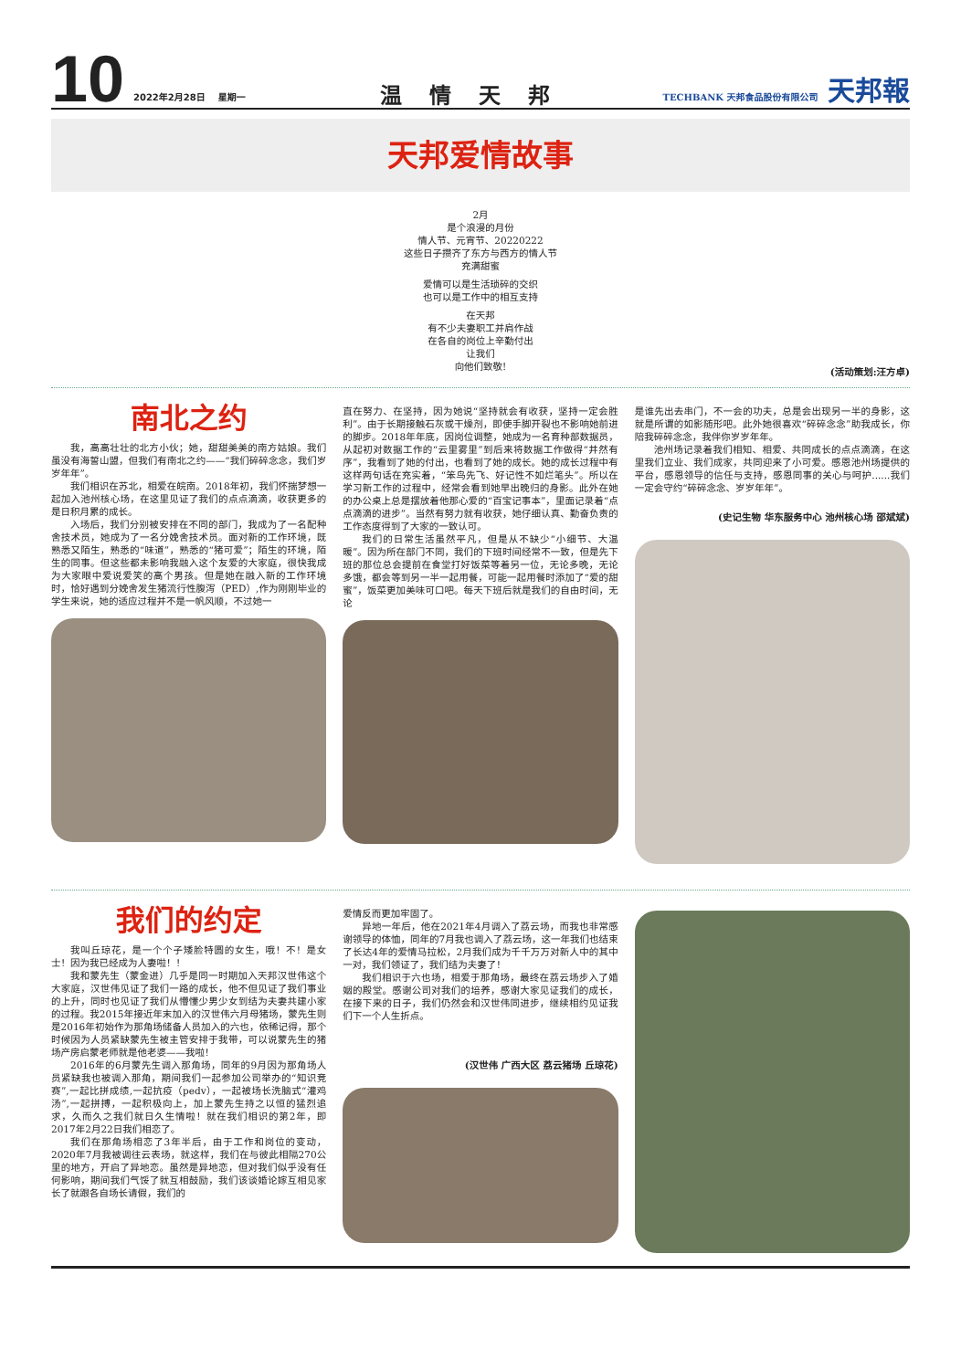10
2022年2月28日 星期一
温情天邦
TECHBANK 天邦食品股份有限公司 天邦報
天邦爱情故事
2月
是个浪漫的月份
情人节、元宵节、20220222
这些日子攒齐了东方与西方的情人节
充满甜蜜
爱情可以是生活琐碎的交织
也可以是工作中的相互支持
在天邦
有不少夫妻职工并肩作战
在各自的岗位上辛勤付出
让我们
向他们致敬!
(活动策划:汪方卓)
南北之约
我，高高壮壮的北方小伙；她，甜甜美美的南方姑娘。我们虽没有海誓山盟，但我们有南北之约——“我们碎碎念念，我们岁岁年年”。
我们相识在苏北，相爱在皖南。2018年初，我们怀揣梦想一起加入池州核心场，在这里见证了我们的点点滴滴，收获更多的是日积月累的成长。
入场后，我们分别被安排在不同的部门，我成为了一名配种舍技术员，她成为了一名分娩舍技术员。面对新的工作环境，既熟悉又陌生，熟悉的“味道”，熟悉的“猪可爱”；陌生的环境，陌生的同事。但这些都未影响我融入这个友爱的大家庭，很快我成为大家眼中爱说爱笑的高个男孩。但是她在融入新的工作环境时，恰好遇到分娩舍发生猪流行性腹泻（PED）,作为刚刚毕业的学生来说，她的适应过程并不是一帆风顺，不过她一
直在努力、在坚持，因为她说“坚持就会有收获，坚持一定会胜利”。由于长期接触石灰或干燥剂，即使手脚开裂也不影响她前进的脚步。2018年年底，因岗位调整，她成为一名育种部数据员，从起初对数据工作的“云里雾里”到后来将数据工作做得“井然有序”，我看到了她的付出，也看到了她的成长。她的成长过程中有这样两句话在充实着，“笨鸟先飞、好记性不如烂笔头”。所以在学习新工作的过程中，经常会看到她早出晚归的身影。此外在她的办公桌上总是摆放着他那心爱的“百宝记事本”，里面记录着“点点滴滴的进步”。当然有努力就有收获，她仔细认真、勤奋负责的工作态度得到了大家的一致认可。
我们的日常生活虽然平凡，但是从不缺少“小细节、大温暖”。因为所在部门不同，我们的下班时间经常不一致，但是先下班的那位总会提前在食堂打好饭菜等着另一位，无论多晚，无论多饿，都会等到另一半一起用餐，可能一起用餐时添加了“爱的甜蜜”，饭菜更加美味可口吧。每天下班后就是我们的自由时间，无论
是谁先出去串门，不一会的功夫，总是会出现另一半的身影，这就是所谓的如影随形吧。此外她很喜欢“碎碎念念”助我成长，你陪我碎碎念念，我伴你岁岁年年。
池州场记录着我们相知、相爱、共同成长的点点滴滴，在这里我们立业、我们成家，共同迎来了小可爱。感恩池州场提供的平台，感恩领导的信任与支持，感恩同事的关心与呵护......我们一定会守约“碎碎念念、岁岁年年”。
(史记生物 华东服务中心 池州核心场 邵斌斌)
我们的约定
我叫丘琼花，是一个个子矮脸特圆的女生，哦！不！是女士！因为我已经成为人妻啦！！
我和蒙先生（蒙金进）几乎是同一时期加入天邦汉世伟这个大家庭，汉世伟见证了我们一路的成长，他不但见证了我们事业的上升，同时也见证了我们从懵懂少男少女到结为夫妻共建小家的过程。我2015年接近年末加入的汉世伟六月母猪场，蒙先生则是2016年初始作为那角场储备人员加入的六也，依稀记得，那个时候因为人员紧缺蒙先生被主管安排于我带，可以说蒙先生的猪场产房启蒙老师就是他老婆——我啦！
2016年的6月蒙先生调入那角场，同年的9月因为那角场人员紧缺我也被调入那角，期间我们一起参加公司举办的“知识竞赛”,一起比拼成绩,一起抗疫（pedv），一起被场长洗脑式“灌鸡汤”,一起拼搏，一起积极向上，加上蒙先生持之以恒的猛烈追求，久而久之我们就日久生情啦！就在我们相识的第2年，即2017年2月22日我们相恋了。
我们在那角场相恋了3年半后，由于工作和岗位的变动，2020年7月我被调往云表场，就这样，我们在与彼此相隔270公里的地方，开启了异地恋。虽然是异地恋，但对我们似乎没有任何影响，期间我们气馁了就互相鼓励，我们该谈婚论嫁互相见家长了就跟各自场长请假，我们的
爱情反而更加牢固了。
异地一年后，他在2021年4月调入了荔云场，而我也非常感谢领导的体恤，同年的7月我也调入了荔云场，这一年我们也结束了长达4年的爱情马拉松，2月我们成为千千万万对新人中的其中一对，我们领证了，我们结为夫妻了！
我们相识于六也场，相爱于那角场，最终在荔云场步入了婚姻的殿堂。感谢公司对我们的培养，感谢大家见证我们的成长，在接下来的日子，我们仍然会和汉世伟同进步，继续相约见证我们下一个人生折点。
(汉世伟 广西大区 荔云猪场 丘琼花)